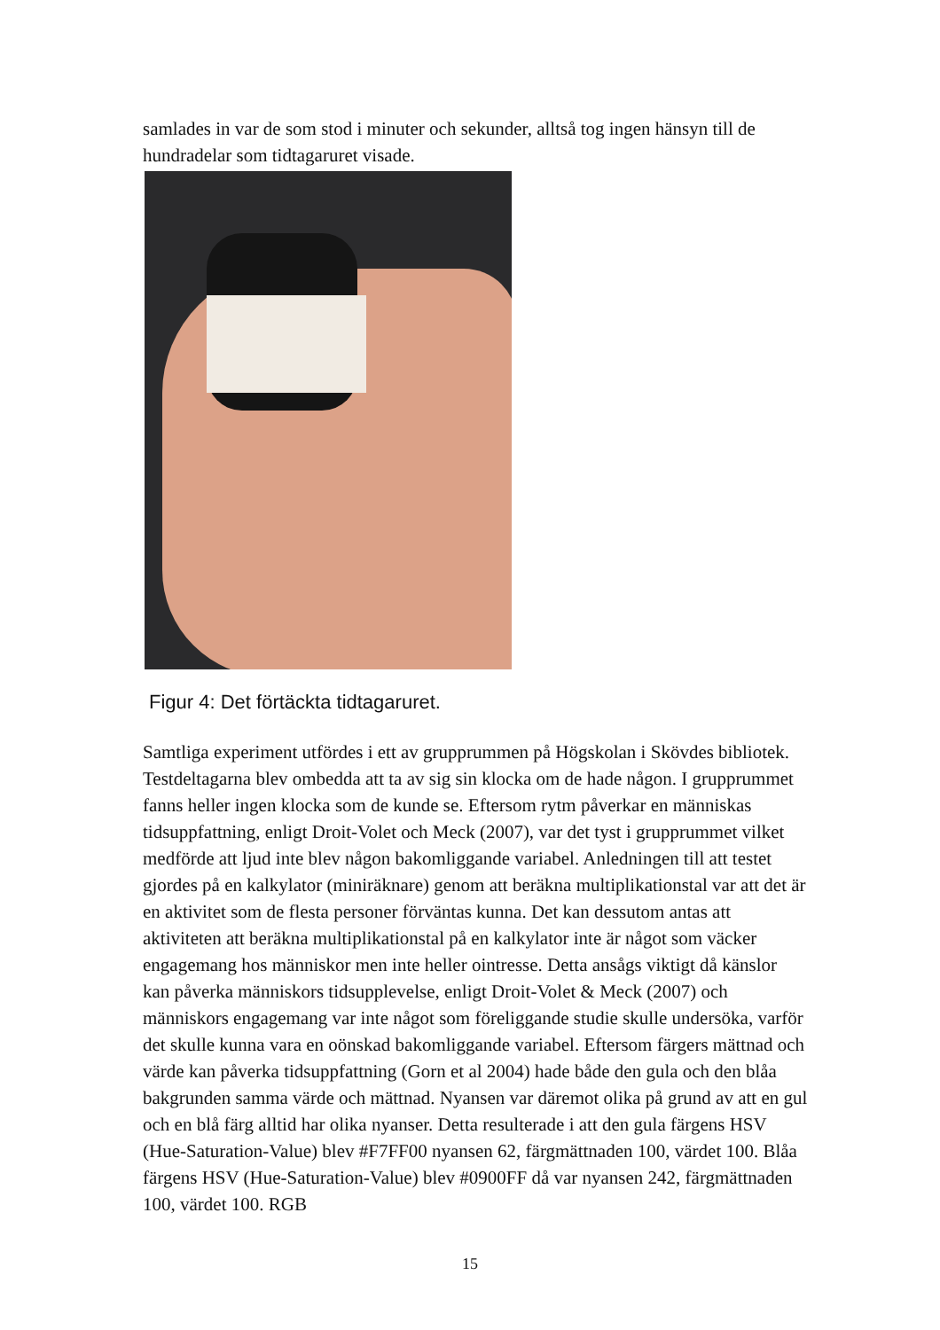samlades in var de som stod i minuter och sekunder, alltså tog ingen hänsyn till de hundradelar som tidtagaruret visade.
Figur 4: Det förtäckta tidtagaruret.
Samtliga experiment utfördes i ett av grupprummen på Högskolan i Skövdes bibliotek. Testdeltagarna blev ombedda att ta av sig sin klocka om de hade någon. I grupprummet fanns heller ingen klocka som de kunde se. Eftersom rytm påverkar en människas tidsuppfattning, enligt Droit-Volet och Meck (2007), var det tyst i grupprummet vilket medförde att ljud inte blev någon bakomliggande variabel. Anledningen till att testet gjordes på en kalkylator (miniräknare) genom att beräkna multiplikationstal var att det är en aktivitet som de flesta personer förväntas kunna. Det kan dessutom antas att aktiviteten att beräkna multiplikationstal på en kalkylator inte är något som väcker engagemang hos människor men inte heller ointresse. Detta ansågs viktigt då känslor kan påverka människors tidsupplevelse, enligt Droit-Volet & Meck (2007) och människors engagemang var inte något som föreliggande studie skulle undersöka, varför det skulle kunna vara en oönskad bakomliggande variabel. Eftersom färgers mättnad och värde kan påverka tidsuppfattning (Gorn et al 2004) hade både den gula och den blåa bakgrunden samma värde och mättnad. Nyansen var däremot olika på grund av att en gul och en blå färg alltid har olika nyanser. Detta resulterade i att den gula färgens HSV (Hue-Saturation-Value) blev #F7FF00 nyansen 62, färgmättnaden 100, värdet 100. Blåa färgens HSV (Hue-Saturation-Value) blev #0900FF då var nyansen 242, färgmättnaden 100, värdet 100. RGB
15